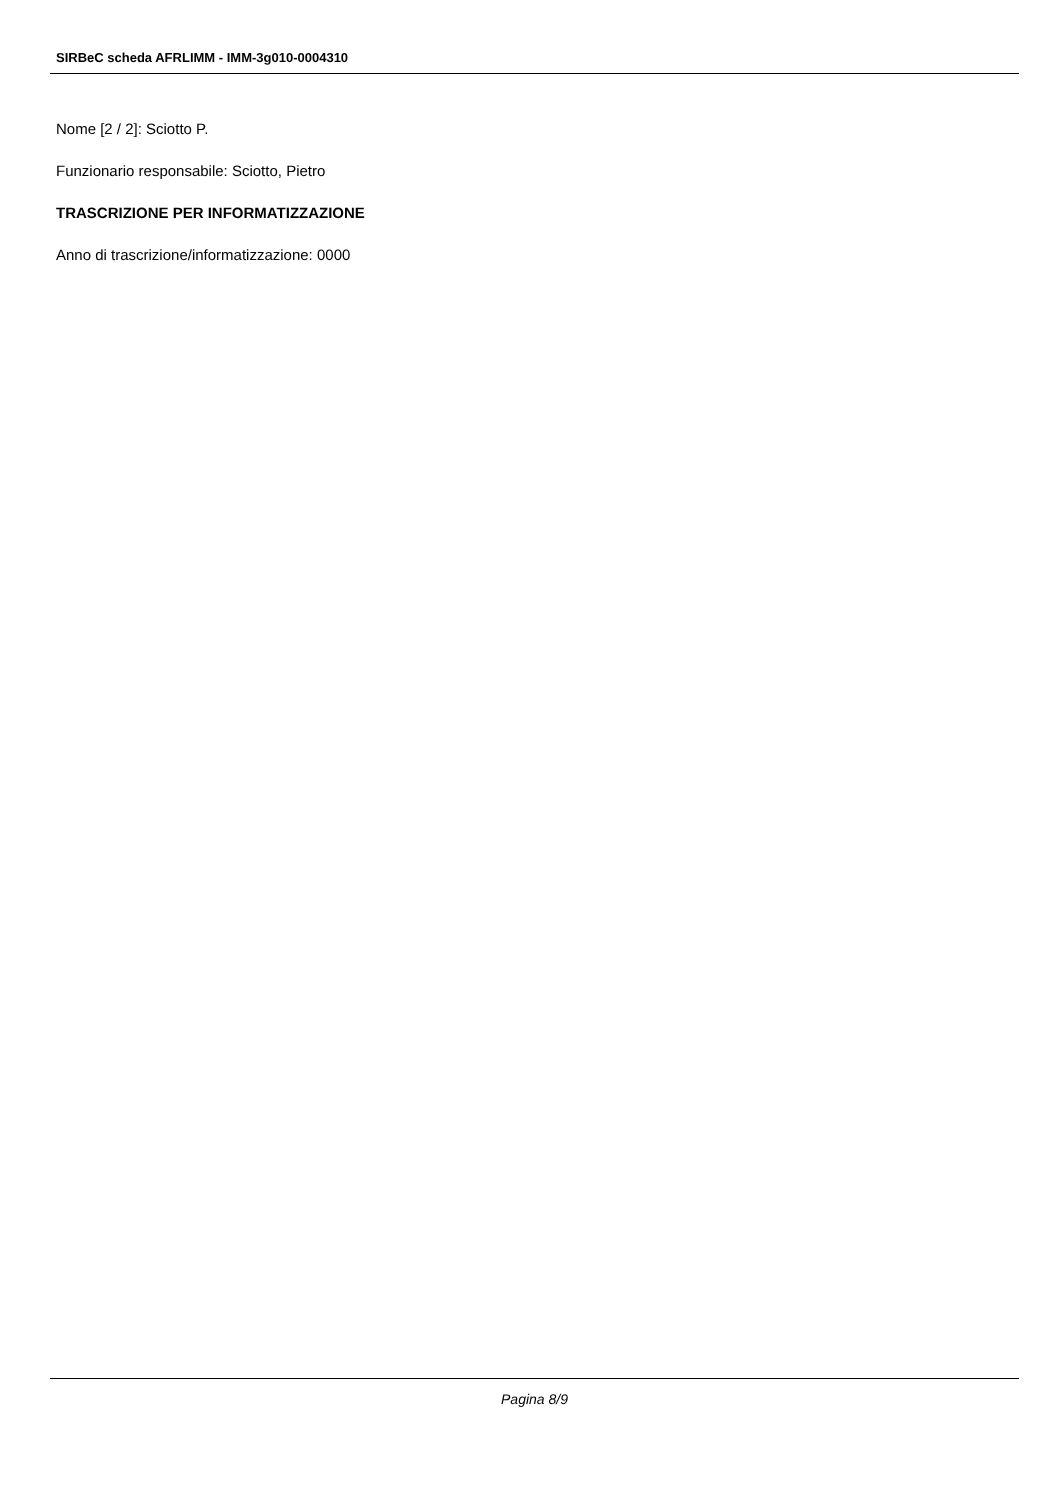SIRBeC scheda AFRLIMM - IMM-3g010-0004310
Nome [2 / 2]: Sciotto P.
Funzionario responsabile: Sciotto, Pietro
TRASCRIZIONE PER INFORMATIZZAZIONE
Anno di trascrizione/informatizzazione: 0000
Pagina 8/9